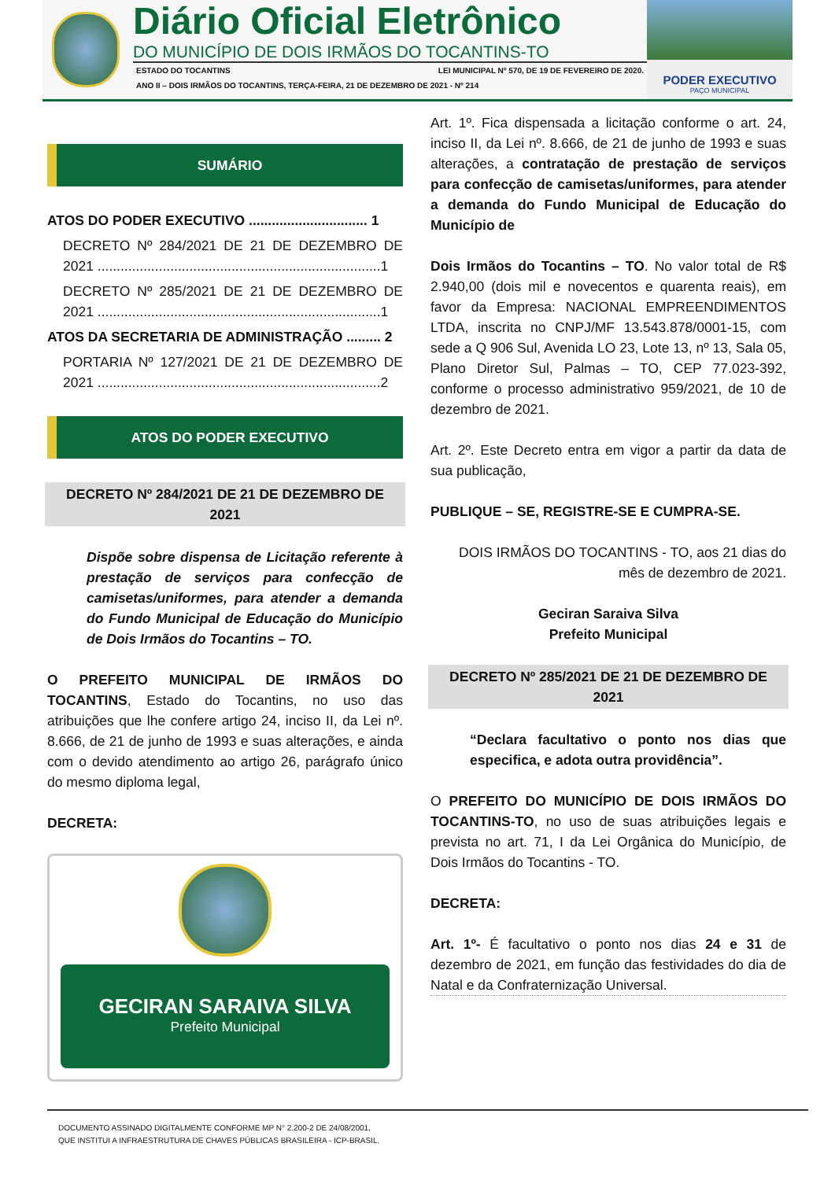Diário Oficial Eletrônico
DO MUNICÍPIO DE DOIS IRMÃOS DO TOCANTINS-TO
ESTADO DO TOCANTINS LEI MUNICIPAL Nº 570, DE 19 DE FEVEREIRO DE 2020.
ANO II – DOIS IRMÃOS DO TOCANTINS, TERÇA-FEIRA, 21 DE DEZEMBRO DE 2021 - Nº 214
PODER EXECUTIVO
PAÇO MUNICIPAL
SUMÁRIO
ATOS DO PODER EXECUTIVO ............................... 1
DECRETO Nº 284/2021 DE 21 DE DEZEMBRO DE 2021 ..........................................................................1
DECRETO Nº 285/2021 DE 21 DE DEZEMBRO DE 2021 ..........................................................................1
ATOS DA SECRETARIA DE ADMINISTRAÇÃO ......... 2
PORTARIA Nº 127/2021 DE 21 DE DEZEMBRO DE 2021 ..........................................................................2
ATOS DO PODER EXECUTIVO
DECRETO Nº 284/2021 DE 21 DE DEZEMBRO DE 2021
Dispõe sobre dispensa de Licitação referente à prestação de serviços para confecção de camisetas/uniformes, para atender a demanda do Fundo Municipal de Educação do Município de Dois Irmãos do Tocantins – TO.
O PREFEITO MUNICIPAL DE IRMÃOS DO TOCANTINS, Estado do Tocantins, no uso das atribuições que lhe confere artigo 24, inciso II, da Lei nº. 8.666, de 21 de junho de 1993 e suas alterações, e ainda com o devido atendimento ao artigo 26, parágrafo único do mesmo diploma legal,
DECRETA:
GECIRAN SARAIVA SILVA
Prefeito Municipal
Art. 1º. Fica dispensada a licitação conforme o art. 24, inciso II, da Lei nº. 8.666, de 21 de junho de 1993 e suas alterações, a contratação de prestação de serviços para confecção de camisetas/uniformes, para atender a demanda do Fundo Municipal de Educação do Município de
Dois Irmãos do Tocantins – TO. No valor total de R$ 2.940,00 (dois mil e novecentos e quarenta reais), em favor da Empresa: NACIONAL EMPREENDIMENTOS LTDA, inscrita no CNPJ/MF 13.543.878/0001-15, com sede a Q 906 Sul, Avenida LO 23, Lote 13, nº 13, Sala 05, Plano Diretor Sul, Palmas – TO, CEP 77.023-392, conforme o processo administrativo 959/2021, de 10 de dezembro de 2021.
Art. 2º. Este Decreto entra em vigor a partir da data de sua publicação,
PUBLIQUE – SE, REGISTRE-SE E CUMPRA-SE.
DOIS IRMÃOS DO TOCANTINS - TO, aos 21 dias do mês de dezembro de 2021.
Geciran Saraiva Silva
Prefeito Municipal
DECRETO Nº 285/2021 DE 21 DE DEZEMBRO DE 2021
“Declara facultativo o ponto nos dias que especifica, e adota outra providência”.
O PREFEITO DO MUNICÍPIO DE DOIS IRMÃOS DO TOCANTINS-TO, no uso de suas atribuições legais e prevista no art. 71, I da Lei Orgânica do Município, de Dois Irmãos do Tocantins - TO.
DECRETA:
Art. 1º- É facultativo o ponto nos dias 24 e 31 de dezembro de 2021, em função das festividades do dia de Natal e da Confraternização Universal.
DOCUMENTO ASSINADO DIGITALMENTE CONFORME MP N° 2.200-2 DE 24/08/2001,
QUE INSTITUI A INFRAESTRUTURA DE CHAVES PÚBLICAS BRASILEIRA - ICP-BRASIL.